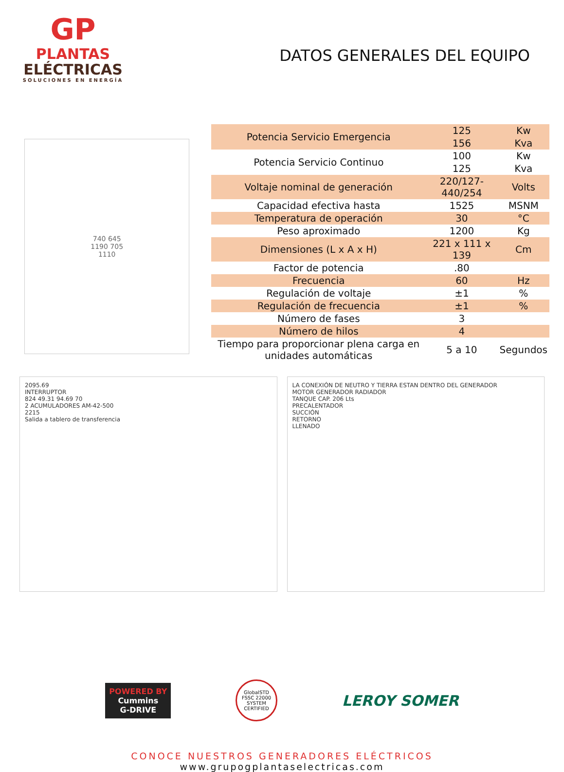GP
PLANTAS
ELÉCTRICAS
SOLUCIONES EN ENERGÍA
DATOS GENERALES DEL EQUIPO
740 645
1190 705
1110
| Potencia Servicio Emergencia | 125 | Kw |
| | 156 | Kva |
| Potencia Servicio Continuo | 100 | Kw |
| | 125 | Kva |
| Voltaje nominal de generación | 220/127-440/254 | Volts |
| Capacidad efectiva hasta | 1525 | MSNM |
| Temperatura de operación | 30 | °C |
| Peso aproximado | 1200 | Kg |
| Dimensiones (L x A x H) | 221 x 111 x 139 | Cm |
| Factor de potencia | .80 | |
| Frecuencia | 60 | Hz |
| Regulación de voltaje | ±1 | % |
| Regulación de frecuencia | ±1 | % |
| Número de fases | 3 | |
| Número de hilos | 4 | |
| Tiempo para proporcionar plena carga en unidades automáticas | 5 a 10 | Segundos |
2095.69
INTERRUPTOR
824 49.31 94.69 70
2 ACUMULADORES AM-42-500
2215
Salida a tablero de transferencia
LA CONEXIÓN DE NEUTRO Y TIERRA ESTAN DENTRO DEL GENERADOR
MOTOR GENERADOR RADIADOR
TANQUE CAP. 206 Lts
PRECALENTADOR
SUCCIÓN
RETORNO
LLENADO
POWERED BY
Cummins
G-DRIVE
GlobalSTD FSSC 22000 SYSTEM CERTIFIED
LEROY SOMER
CONOCE NUESTROS GENERADORES ELÉCTRICOS
www.grupogplantaselectricas.com